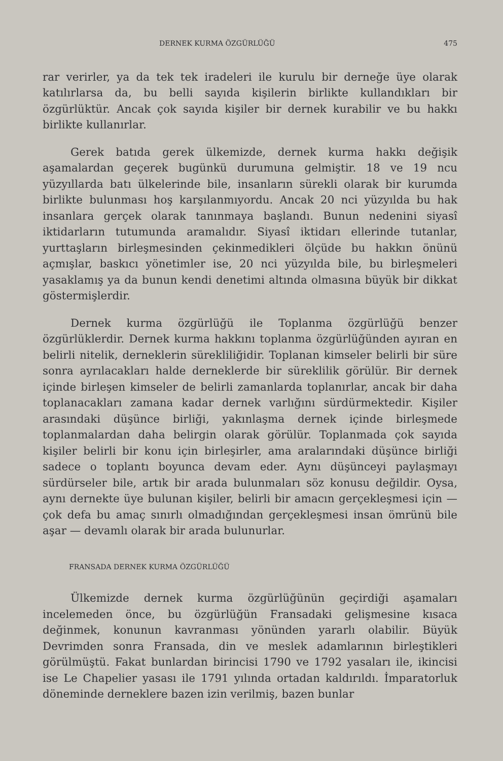DERNEK KURMA ÖZGÜRLÜĞÜ 475
rar verirler, ya da tek tek iradeleri ile kurulu bir derneğe üye olarak katılırlarsa da, bu belli sayıda kişilerin birlikte kullandıkları bir özgürlüktür. Ancak çok sayıda kişiler bir dernek kurabilir ve bu hakkı birlikte kullanırlar.
Gerek batıda gerek ülkemizde, dernek kurma hakkı değişik aşamalardan geçerek bugünkü durumuna gelmiştir. 18 ve 19 ncu yüzyıllarda batı ülkelerinde bile, insanların sürekli olarak bir kurumda birlikte bulunması hoş karşılanmıyordu. Ancak 20 nci yüzyılda bu hak insanlara gerçek olarak tanınmaya başlandı. Bunun nedenini siyasî iktidarların tutumunda aramalıdır. Siyasî iktidarı ellerinde tutanlar, yurttaşların birleşmesinden çekinmedikleri ölçüde bu hakkın önünü açmışlar, baskıcı yönetimler ise, 20 nci yüzyılda bile, bu birleşmeleri yasaklamış ya da bunun kendi denetimi altında olmasına büyük bir dikkat göstermişlerdir.
Dernek kurma özgürlüğü ile Toplanma özgürlüğü benzer özgürlüklerdir. Dernek kurma hakkını toplanma özgürlüğünden ayıran en belirli nitelik, derneklerin sürekliliğidir. Toplanan kimseler belirli bir süre sonra ayrılacakları halde derneklerde bir süreklilik görülür. Bir dernek içinde birleşen kimseler de belirli zamanlarda toplanırlar, ancak bir daha toplanacakları zamana kadar dernek varlığını sürdürmektedir. Kişiler arasındaki düşünce birliği, yakınlaşma dernek içinde birleşmede toplanmalardan daha belirgin olarak görülür. Toplanmada çok sayıda kişiler belirli bir konu için birleşirler, ama aralarındaki düşünce birliği sadece o toplantı boyunca devam eder. Aynı düşünceyi paylaşmayı sürdürseler bile, artık bir arada bulunmaları söz konusu değildir. Oysa, aynı dernekte üye bulunan kişiler, belirli bir amacın gerçekleşmesi için — çok defa bu amaç sınırlı olmadığından gerçekleşmesi insan ömrünü bile aşar — devamlı olarak bir arada bulunurlar.
FRANSADA DERNEK KURMA ÖZGÜRLÜĞÜ
Ülkemizde dernek kurma özgürlüğünün geçirdiği aşamaları incelemeden önce, bu özgürlüğün Fransadaki gelişmesine kısaca değinmek, konunun kavranması yönünden yararlı olabilir. Büyük Devrimden sonra Fransada, din ve meslek adamlarının birleştikleri görülmüştü. Fakat bunlardan birincisi 1790 ve 1792 yasaları ile, ikincisi ise Le Chapelier yasası ile 1791 yılında ortadan kaldırıldı. İmparatorluk döneminde derneklere bazen izin verilmiş, bazen bunlar